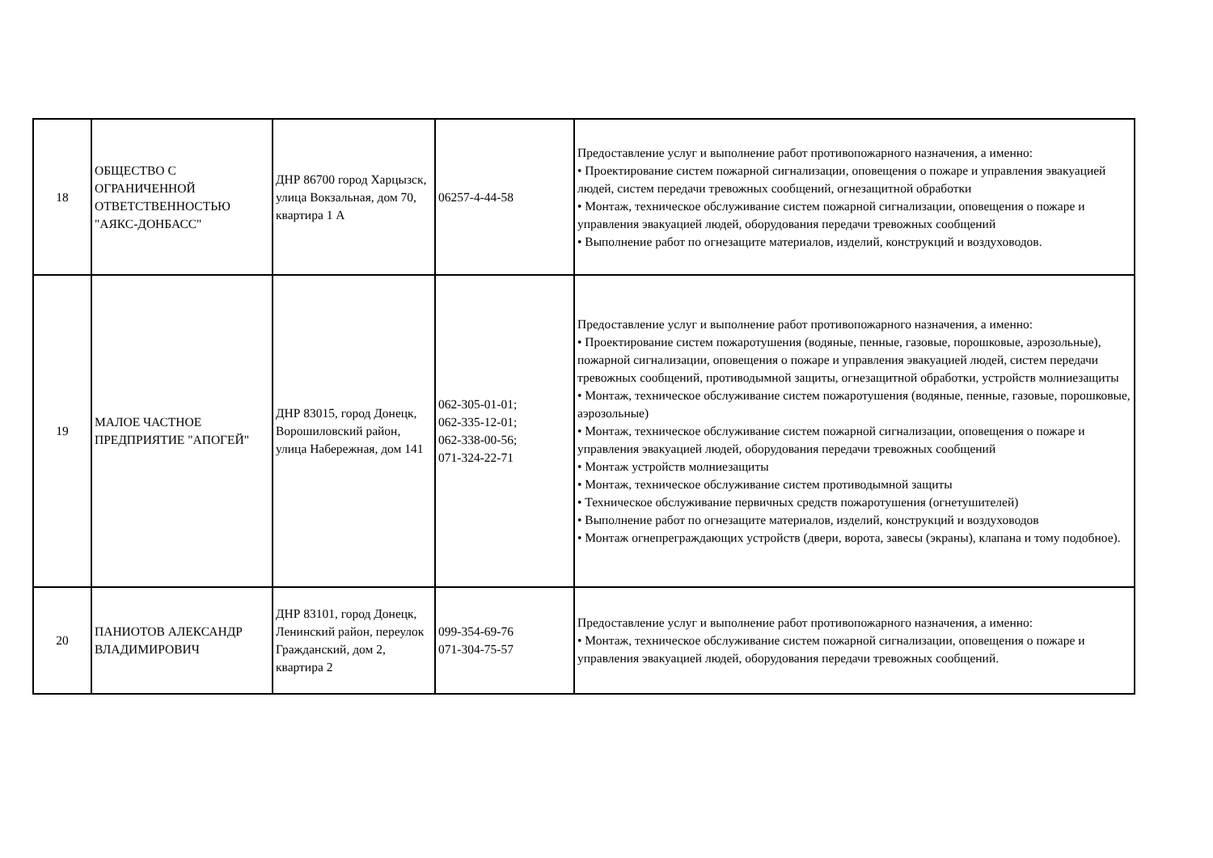| 18 | ОБЩЕСТВО С ОГРАНИЧЕННОЙ ОТВЕТСТВЕННОСТЬЮ "АЯКС-ДОНБАСС" | ДНР 86700 город Харцызск, улица Вокзальная, дом 70, квартира 1 А | 06257-4-44-58 | Предоставление услуг и выполнение работ противопожарного назначения, а именно: • Проектирование систем пожарной сигнализации, оповещения о пожаре и управления эвакуацией людей, систем передачи тревожных сообщений, огнезащитной обработки • Монтаж, техническое обслуживание систем пожарной сигнализации, оповещения о пожаре и управления эвакуацией людей, оборудования передачи тревожных сообщений • Выполнение работ по огнезащите материалов, изделий, конструкций и воздуховодов. |
| 19 | МАЛОЕ ЧАСТНОЕ ПРЕДПРИЯТИЕ "АПОГЕЙ" | ДНР 83015, город Донецк, Ворошиловский район, улица Набережная, дом 141 | 062-305-01-01; 062-335-12-01; 062-338-00-56; 071-324-22-71 | Предоставление услуг и выполнение работ противопожарного назначения, а именно: • Проектирование систем пожаротушения (водяные, пенные, газовые, порошковые, аэрозольные), пожарной сигнализации, оповещения о пожаре и управления эвакуацией людей, систем передачи тревожных сообщений, противодымной защиты, огнезащитной обработки, устройств молниезащиты • Монтаж, техническое обслуживание систем пожаротушения (водяные, пенные, газовые, порошковые, аэрозольные) • Монтаж, техническое обслуживание систем пожарной сигнализации, оповещения о пожаре и управления эвакуацией людей, оборудования передачи тревожных сообщений • Монтаж устройств молниезащиты • Монтаж, техническое обслуживание систем противодымной защиты • Техническое обслуживание первичных средств пожаротушения (огнетушителей) • Выполнение работ по огнезащите материалов, изделий, конструкций и воздуховодов • Монтаж огнепреграждающих устройств (двери, ворота, завесы (экраны), клапана и тому подобное). |
| 20 | ПАНИОТОВ АЛЕКСАНДР ВЛАДИМИРОВИЧ | ДНР 83101, город Донецк, Ленинский район, переулок Гражданский, дом 2, квартира 2 | 099-354-69-76 071-304-75-57 | Предоставление услуг и выполнение работ противопожарного назначения, а именно: • Монтаж, техническое обслуживание систем пожарной сигнализации, оповещения о пожаре и управления эвакуацией людей, оборудования передачи тревожных сообщений. |